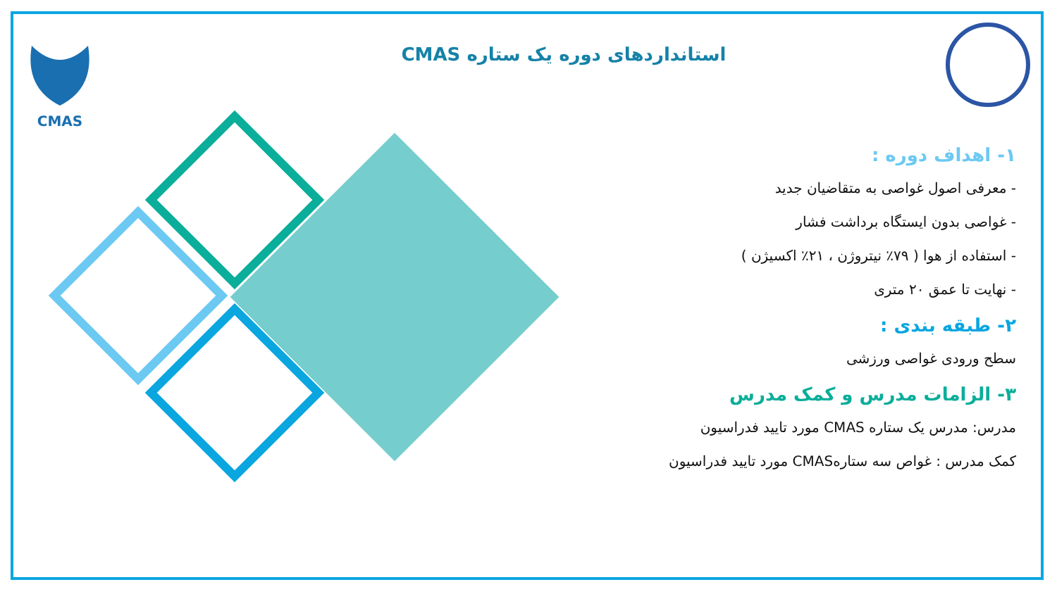CMAS
استانداردهای دوره یک ستاره CMAS
۱- اهداف دوره :
- معرفی اصول غواصی به متقاضیان جدید
- غواصی بدون ایستگاه برداشت فشار
- استفاده از هوا ( ۷۹٪ نیتروژن ، ۲۱٪ اکسیژن )
- نهایت تا عمق ۲۰ متری
۲- طبقه بندی :
سطح ورودی غواصی ورزشی
۳- الزامات مدرس و کمک مدرس
مدرس: مدرس یک ستاره CMAS مورد تایید فدراسیون
کمک مدرس : غواص سه ستارهCMAS مورد تایید فدراسیون